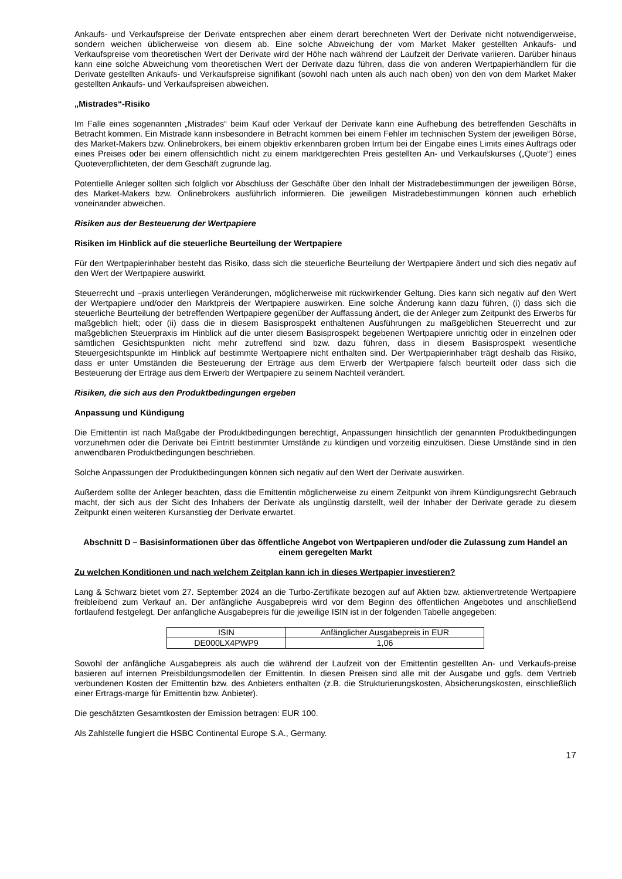Ankaufs- und Verkaufspreise der Derivate entsprechen aber einem derart berechneten Wert der Derivate nicht notwendigerweise, sondern weichen üblicherweise von diesem ab. Eine solche Abweichung der vom Market Maker gestellten Ankaufs- und Verkaufspreise vom theoretischen Wert der Derivate wird der Höhe nach während der Laufzeit der Derivate variieren. Darüber hinaus kann eine solche Abweichung vom theoretischen Wert der Derivate dazu führen, dass die von anderen Wertpapierhändlern für die Derivate gestellten Ankaufs- und Verkaufspreise signifikant (sowohl nach unten als auch nach oben) von den von dem Market Maker gestellten Ankaufs- und Verkaufspreisen abweichen.
„Mistrades“-Risiko
Im Falle eines sogenannten „Mistrades“ beim Kauf oder Verkauf der Derivate kann eine Aufhebung des betreffenden Geschäfts in Betracht kommen. Ein Mistrade kann insbesondere in Betracht kommen bei einem Fehler im technischen System der jeweiligen Börse, des Market-Makers bzw. Onlinebrokers, bei einem objektiv erkennbaren groben Irrtum bei der Eingabe eines Limits eines Auftrags oder eines Preises oder bei einem offensichtlich nicht zu einem marktgerechten Preis gestellten An- und Verkaufskurses („Quote“) eines Quoteverpflichteten, der dem Geschäft zugrunde lag.
Potentielle Anleger sollten sich folglich vor Abschluss der Geschäfte über den Inhalt der Mistradebestimmungen der jeweiligen Börse, des Market-Makers bzw. Onlinebrokers ausführlich informieren. Die jeweiligen Mistradebestimmungen können auch erheblich voneinander abweichen.
Risiken aus der Besteuerung der Wertpapiere
Risiken im Hinblick auf die steuerliche Beurteilung der Wertpapiere
Für den Wertpapierinhaber besteht das Risiko, dass sich die steuerliche Beurteilung der Wertpapiere ändert und sich dies negativ auf den Wert der Wertpapiere auswirkt.
Steuerrecht und –praxis unterliegen Veränderungen, möglicherweise mit rückwirkender Geltung. Dies kann sich negativ auf den Wert der Wertpapiere und/oder den Marktpreis der Wertpapiere auswirken. Eine solche Änderung kann dazu führen, (i) dass sich die steuerliche Beurteilung der betreffenden Wertpapiere gegenüber der Auffassung ändert, die der Anleger zum Zeitpunkt des Erwerbs für maßgeblich hielt; oder (ii) dass die in diesem Basisprospekt enthaltenen Ausführungen zu maßgeblichen Steuerrecht und zur maßgeblichen Steuerpraxis im Hinblick auf die unter diesem Basisprospekt begebenen Wertpapiere unrichtig oder in einzelnen oder sämtlichen Gesichtspunkten nicht mehr zutreffend sind bzw. dazu führen, dass in diesem Basisprospekt wesentliche Steuergesichtspunkte im Hinblick auf bestimmte Wertpapiere nicht enthalten sind. Der Wertpapierinhaber trägt deshalb das Risiko, dass er unter Umständen die Besteuerung der Erträge aus dem Erwerb der Wertpapiere falsch beurteilt oder dass sich die Besteuerung der Erträge aus dem Erwerb der Wertpapiere zu seinem Nachteil verändert.
Risiken, die sich aus den Produktbedingungen ergeben
Anpassung und Kündigung
Die Emittentin ist nach Maßgabe der Produktbedingungen berechtigt, Anpassungen hinsichtlich der genannten Produktbedingungen vorzunehmen oder die Derivate bei Eintritt bestimmter Umstände zu kündigen und vorzeitig einzulösen. Diese Umstände sind in den anwendbaren Produktbedingungen beschrieben.
Solche Anpassungen der Produktbedingungen können sich negativ auf den Wert der Derivate auswirken.
Außerdem sollte der Anleger beachten, dass die Emittentin möglicherweise zu einem Zeitpunkt von ihrem Kündigungsrecht Gebrauch macht, der sich aus der Sicht des Inhabers der Derivate als ungünstig darstellt, weil der Inhaber der Derivate gerade zu diesem Zeitpunkt einen weiteren Kursanstieg der Derivate erwartet.
Abschnitt D – Basisinformationen über das öffentliche Angebot von Wertpapieren und/oder die Zulassung zum Handel an einem geregelten Markt
Zu welchen Konditionen und nach welchem Zeitplan kann ich in dieses Wertpapier investieren?
Lang & Schwarz bietet vom 27. September 2024 an die Turbo-Zertifikate bezogen auf auf Aktien bzw. aktienvertretende Wertpapiere freibleibend zum Verkauf an. Der anfängliche Ausgabepreis wird vor dem Beginn des öffentlichen Angebotes und anschließend fortlaufend festgelegt. Der anfängliche Ausgabepreis für die jeweilige ISIN ist in der folgenden Tabelle angegeben:
| ISIN | Anfänglicher Ausgabepreis in EUR |
| DE000LX4PWP9 | 1,06 |
Sowohl der anfängliche Ausgabepreis als auch die während der Laufzeit von der Emittentin gestellten An- und Verkaufs-preise basieren auf internen Preisbildungsmodellen der Emittentin. In diesen Preisen sind alle mit der Ausgabe und ggfs. dem Vertrieb verbundenen Kosten der Emittentin bzw. des Anbieters enthalten (z.B. die Strukturierungskosten, Absicherungskosten, einschließlich einer Ertrags-marge für Emittentin bzw. Anbieter).
Die geschätzten Gesamtkosten der Emission betragen: EUR 100.
Als Zahlstelle fungiert die HSBC Continental Europe S.A., Germany.
17